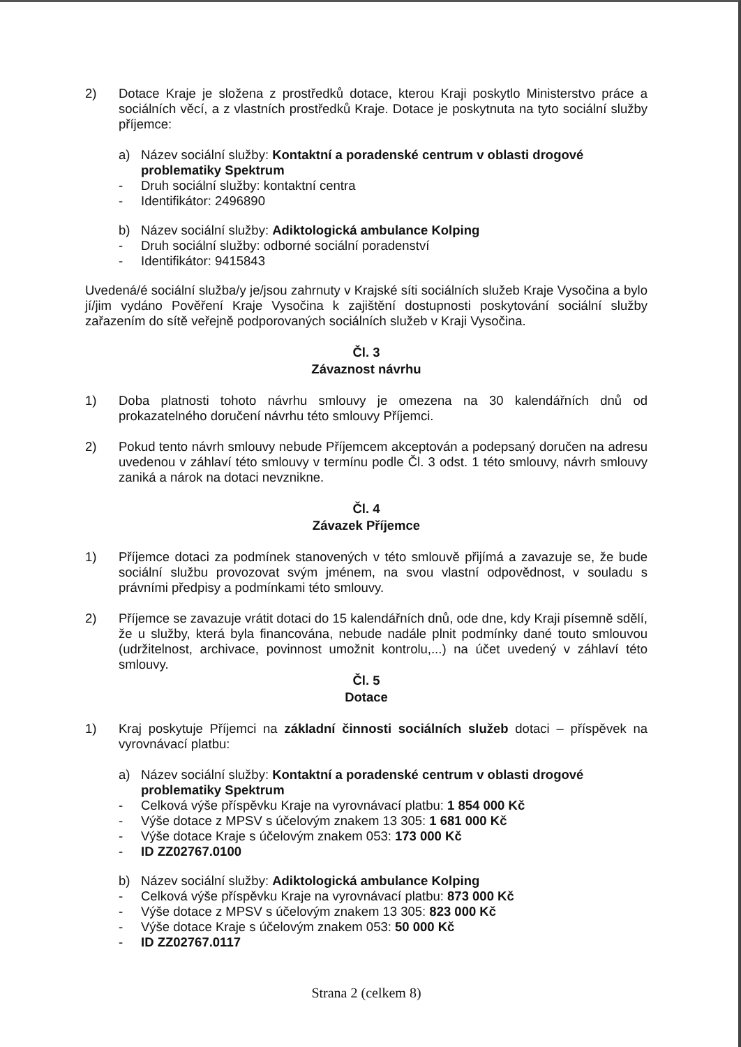2) Dotace Kraje je složena z prostředků dotace, kterou Kraji poskytlo Ministerstvo práce a sociálních věcí, a z vlastních prostředků Kraje. Dotace je poskytnuta na tyto sociální služby příjemce:
a) Název sociální služby: Kontaktní a poradenské centrum v oblasti drogové problematiky Spektrum
- Druh sociální služby: kontaktní centra
- Identifikátor: 2496890
b) Název sociální služby: Adiktologická ambulance Kolping
- Druh sociální služby: odborné sociální poradenství
- Identifikátor: 9415843
Uvedená/é sociální služba/y je/jsou zahrnuty v Krajské síti sociálních služeb Kraje Vysočina a bylo jí/jim vydáno Pověření Kraje Vysočina k zajištění dostupnosti poskytování sociální služby zařazením do sítě veřejně podporovaných sociálních služeb v Kraji Vysočina.
Čl. 3
Závaznost návrhu
1) Doba platnosti tohoto návrhu smlouvy je omezena na 30 kalendářních dnů od prokazatelného doručení návrhu této smlouvy Příjemci.
2) Pokud tento návrh smlouvy nebude Příjemcem akceptován a podepsaný doručen na adresu uvedenou v záhlaví této smlouvy v termínu podle Čl. 3 odst. 1 této smlouvy, návrh smlouvy zaniká a nárok na dotaci nevznikne.
Čl. 4
Závazek Příjemce
1) Příjemce dotaci za podmínek stanovených v této smlouvě přijímá a zavazuje se, že bude sociální službu provozovat svým jménem, na svou vlastní odpovědnost, v souladu s právními předpisy a podmínkami této smlouvy.
2) Příjemce se zavazuje vrátit dotaci do 15 kalendářních dnů, ode dne, kdy Kraji písemně sdělí, že u služby, která byla financována, nebude nadále plnit podmínky dané touto smlouvou (udržitelnost, archivace, povinnost umožnit kontrolu,...) na účet uvedený v záhlaví této smlouvy.
Čl. 5
Dotace
1) Kraj poskytuje Příjemci na základní činnosti sociálních služeb dotaci – příspěvek na vyrovnávací platbu:
a) Název sociální služby: Kontaktní a poradenské centrum v oblasti drogové problematiky Spektrum
- Celková výše příspěvku Kraje na vyrovnávací platbu: 1 854 000 Kč
- Výše dotace z MPSV s účelovým znakem 13 305: 1 681 000 Kč
- Výše dotace Kraje s účelovým znakem 053: 173 000 Kč
- ID ZZ02767.0100
b) Název sociální služby: Adiktologická ambulance Kolping
- Celková výše příspěvku Kraje na vyrovnávací platbu: 873 000 Kč
- Výše dotace z MPSV s účelovým znakem 13 305: 823 000 Kč
- Výše dotace Kraje s účelovým znakem 053: 50 000 Kč
- ID ZZ02767.0117
Strana 2 (celkem 8)